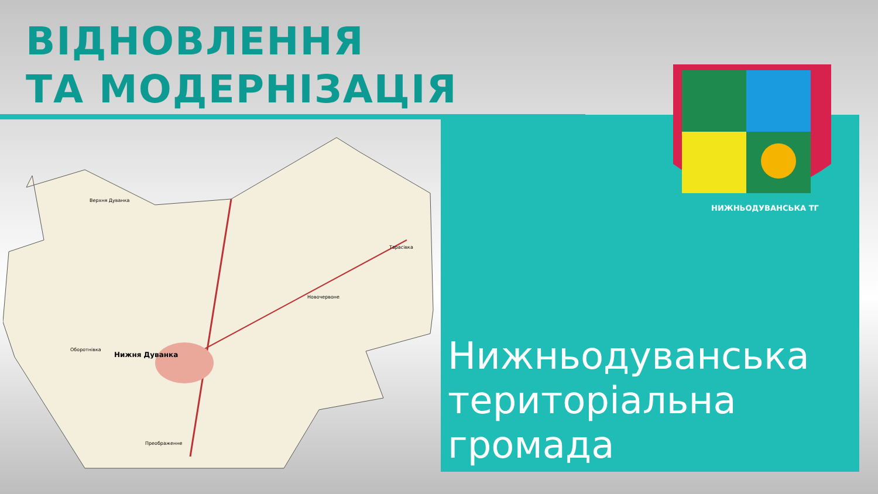ВІДНОВЛЕННЯ
ТА МОДЕРНІЗАЦІЯ
Нижня Дуванка
Верхня Дуванка
Новочервоне
Тарасівка
Оборотнівка
Преображенне
НИЖНЬОДУВАНСЬКА ТГ
Нижньодуванська
територіальна
громада